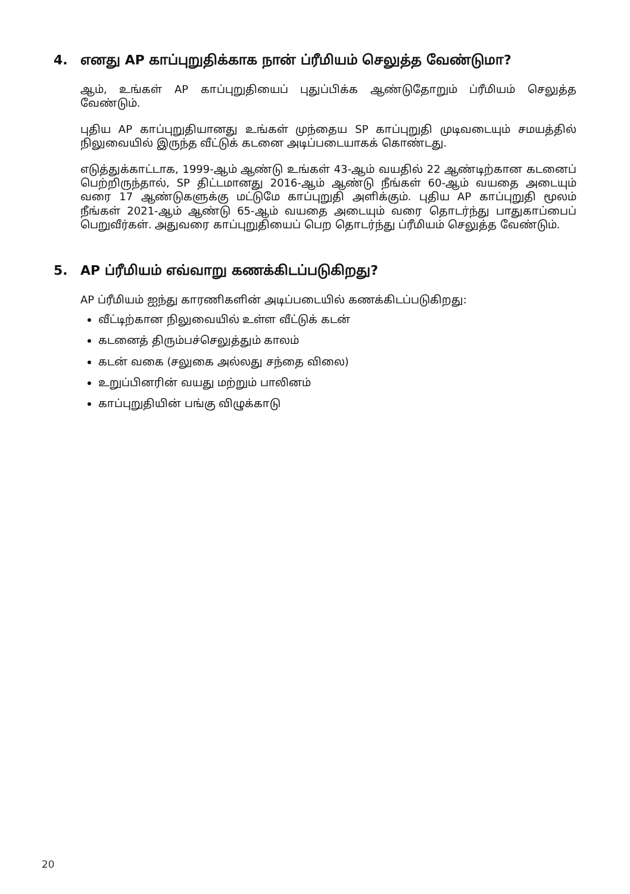4. எனது AP காப்புறுதிக்காக நான் ப்ரீமியம் செலுத்த வேண்டுமா?
ஆம், உங்கள் AP காப்புறுதியைப் புதுப்பிக்க ஆண்டுதோறும் ப்ரீமியம் செலுத்த வேண்டும்.
புதிய AP காப்புறுதியானது உங்கள் முந்தைய SP காப்புறுதி முடிவடையும் சமயத்தில் நிலுவையில் இருந்த வீட்டுக் கடனை அடிப்படையாகக் கொண்டது.
எடுத்துக்காட்டாக, 1999-ஆம் ஆண்டு உங்கள் 43-ஆம் வயதில் 22 ஆண்டிற்கான கடனைப் பெற்றிருந்தால், SP திட்டமானது 2016-ஆம் ஆண்டு நீங்கள் 60-ஆம் வயதை அடையும் வரை 17 ஆண்டுகளுக்கு மட்டுமே காப்புறுதி அளிக்கும். புதிய AP காப்புறுதி மூலம் நீங்கள் 2021-ஆம் ஆண்டு 65-ஆம் வயதை அடையும் வரை தொடர்ந்து பாதுகாப்பைப் பெறுவீர்கள். அதுவரை காப்புறுதியைப் பெற தொடர்ந்து ப்ரீமியம் செலுத்த வேண்டும்.
5. AP ப்ரீமியம் எவ்வாறு கணக்கிடப்படுகிறது?
AP ப்ரீமியம் ஐந்து காரணிகளின் அடிப்படையில் கணக்கிடப்படுகிறது:
வீட்டிற்கான நிலுவையில் உள்ள வீட்டுக் கடன்
கடனைத் திரும்பச்செலுத்தும் காலம்
கடன் வகை (சலுகை அல்லது சந்தை விலை)
உறுப்பினரின் வயது மற்றும் பாலினம்
காப்புறுதியின் பங்கு விழுக்காடு
20